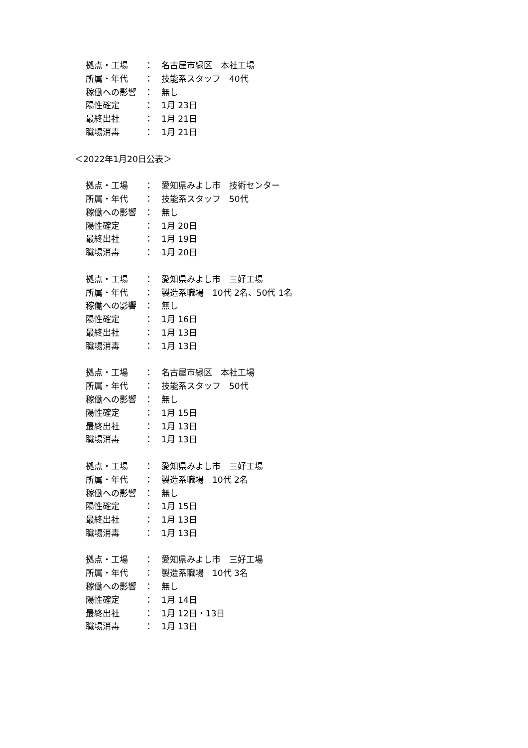拠点・工場 ： 名古屋市緑区　本社工場
所属・年代 ： 技能系スタッフ　40代
稼働への影響 ： 無し
陽性確定 ： 1月 23日
最終出社 ： 1月 21日
職場消毒 ： 1月 21日
＜2022年1月20日公表＞
拠点・工場 ： 愛知県みよし市　技術センター
所属・年代 ： 技能系スタッフ　50代
稼働への影響 ： 無し
陽性確定 ： 1月 20日
最終出社 ： 1月 19日
職場消毒 ： 1月 20日
拠点・工場 ： 愛知県みよし市　三好工場
所属・年代 ： 製造系職場　10代 2名、50代 1名
稼働への影響 ： 無し
陽性確定 ： 1月 16日
最終出社 ： 1月 13日
職場消毒 ： 1月 13日
拠点・工場 ： 名古屋市緑区　本社工場
所属・年代 ： 技能系スタッフ　50代
稼働への影響 ： 無し
陽性確定 ： 1月 15日
最終出社 ： 1月 13日
職場消毒 ： 1月 13日
拠点・工場 ： 愛知県みよし市　三好工場
所属・年代 ： 製造系職場　10代 2名
稼働への影響 ： 無し
陽性確定 ： 1月 15日
最終出社 ： 1月 13日
職場消毒 ： 1月 13日
拠点・工場 ： 愛知県みよし市　三好工場
所属・年代 ： 製造系職場　10代 3名
稼働への影響 ： 無し
陽性確定 ： 1月 14日
最終出社 ： 1月 12日・13日
職場消毒 ： 1月 13日